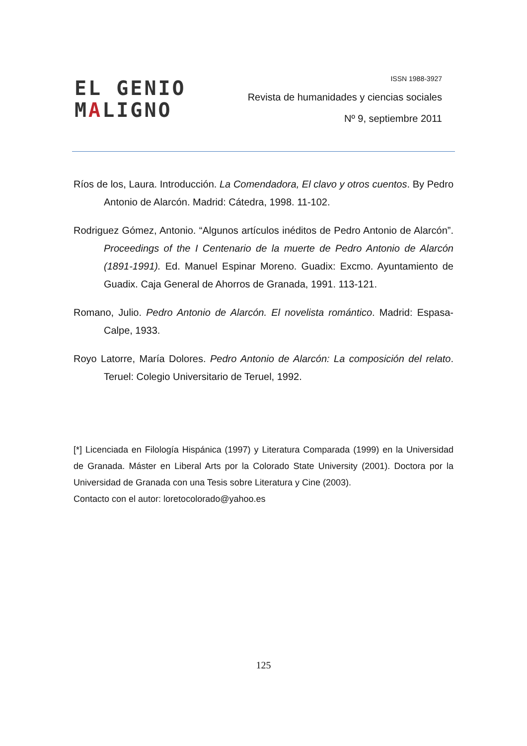EL GENIO
MALIGNO
ISSN 1988-3927
Revista de humanidades y ciencias sociales
Nº 9, septiembre 2011
Ríos de los, Laura. Introducción. La Comendadora, El clavo y otros cuentos. By Pedro Antonio de Alarcón. Madrid: Cátedra, 1998. 11-102.
Rodriguez Gómez, Antonio. “Algunos artículos inéditos de Pedro Antonio de Alarcón”. Proceedings of the I Centenario de la muerte de Pedro Antonio de Alarcón (1891-1991). Ed. Manuel Espinar Moreno. Guadix: Excmo. Ayuntamiento de Guadix. Caja General de Ahorros de Granada, 1991. 113-121.
Romano, Julio. Pedro Antonio de Alarcón. El novelista romántico. Madrid: Espasa-Calpe, 1933.
Royo Latorre, María Dolores. Pedro Antonio de Alarcón: La composición del relato. Teruel: Colegio Universitario de Teruel, 1992.
[*] Licenciada en Filología Hispánica (1997) y Literatura Comparada (1999) en la Universidad de Granada. Máster en Liberal Arts por la Colorado State University (2001). Doctora por la Universidad de Granada con una Tesis sobre Literatura y Cine (2003).
Contacto con el autor: loretocolorado@yahoo.es
125